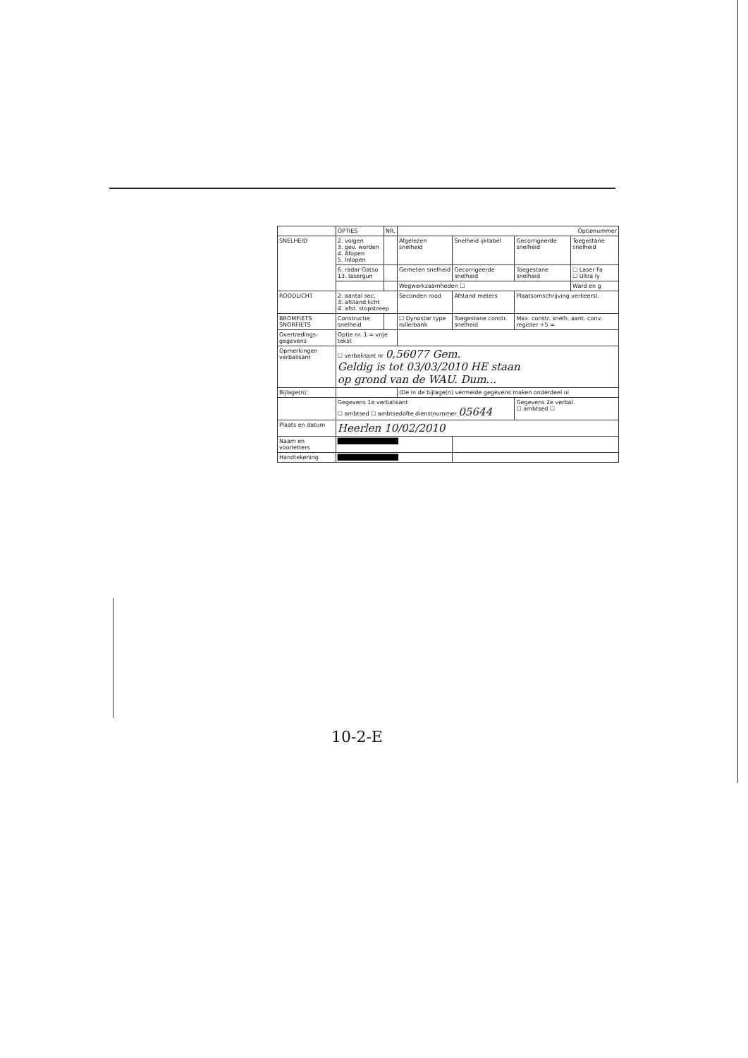| | OPTIES | NR. | Optienummer | | | |
| --- | --- | --- | --- | --- | --- | --- |
| SNELHEID | 2. volgen 3. gev. worden 4. Afopen 5. Inlopen | | Afgelezen snelheid | Snelheid ijktabel | Gecorrigeerde snelheid | Toegestane snelheid |
| | 6. radar Gatso 13. lasergun | | Gemeten snelheid | Gecorrigeerde snelheid | Toegestane snelheid | ☐ Laser Fa ☐ Ultra ly |
| | | | Wegwerkzaamheden ☐ | | | Ward en g |
| ROODLICHT | 2. aantal sec. 3. afstand licht 4. afst. stopstreep | | Seconden rood | Afstand meters | Plaatsomschrijving verkeersl. | |
| BROMFIETS SNORFIETS | Constructie snelheid | | ☐ Dynostar type rollerbank | Toegestane constr. snelheid | Max. constr. snelh. aant. conv. register +5 = | |
| Overtredings-gegevens | Optie nr. 1 = vrije tekst | | | | | |
| Opmerkingen verbalisant | ☐ verbalisant nr 0,56077 Gem. Geldig is tot 03/03/2010 HE staan op grond van de WAU. Dum… | | | | | |
| Bijlage(n): | | | (De in de bijlage(n) vermelde gegevens maken onderdeel ui | | | |
| | Gegevens 1e verbalisant ☐ ambtsed ☐ ambtsedofte dienstnummer 05644 | | | | Gegevens 2e verbal. ☐ ambtsed ☐ | |
| Plaats en datum | Heerlen 10/02/2010 | | | | | |
| Naam en voorletters | ██████████████ | | | | | |
| Handtekening | ██████████████ | | | | | |
10-2-E